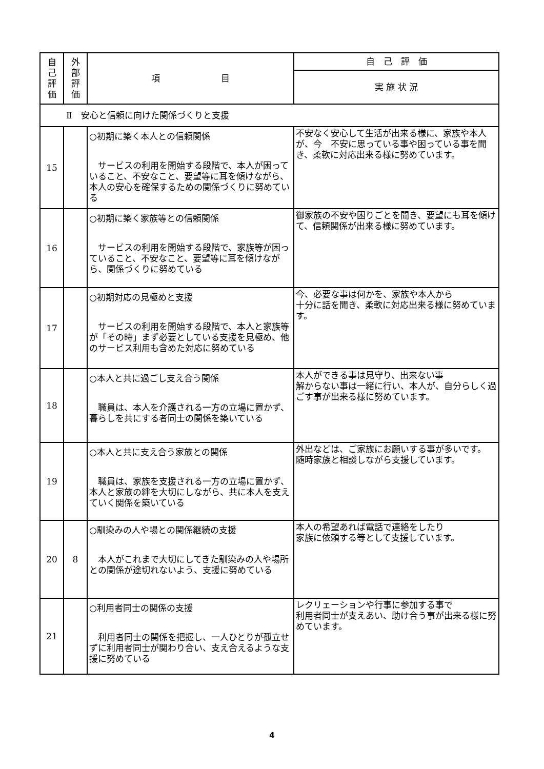| 自 己 評 価 | 外 部 評 価 | 項 目 | 自 己 評 価 |
| --- | --- | --- | --- |
| | | | 実 施 状 況 |
| Ⅱ 安心と信頼に向けた関係づくりと支援 | | | |
| 15 | | ○初期に築く本人との信頼関係 サービスの利用を開始する段階で、本人が困っていること、不安なこと、要望等に耳を傾けながら、本人の安心を確保するための関係づくりに努めている | 不安なく安心して生活が出来る様に、家族や本人が、今 不安に思っている事や困っている事を聞き、柔軟に対応出来る様に努めています。 |
| 16 | | ○初期に築く家族等との信頼関係 サービスの利用を開始する段階で、家族等が困っていること、不安なこと、要望等に耳を傾けながら、関係づくりに努めている | 御家族の不安や困りごとを聞き、要望にも耳を傾けて、信頼関係が出来る様に努めています。 |
| 17 | | ○初期対応の見極めと支援 サービスの利用を開始する段階で、本人と家族等が「その時」まず必要としている支援を見極め、他のサービス利用も含めた対応に努めている | 今、必要な事は何かを、家族や本人から 十分に話を聞き、柔軟に対応出来る様に努めています。 |
| 18 | | ○本人と共に過ごし支え合う関係 職員は、本人を介護される一方の立場に置かず、暮らしを共にする者同士の関係を築いている | 本人ができる事は見守り、出来ない事 解からない事は一緒に行い、本人が、自分らしく過ごす事が出来る様に努めています。 |
| 19 | | ○本人と共に支え合う家族との関係 職員は、家族を支援される一方の立場に置かず、本人と家族の絆を大切にしながら、共に本人を支えていく関係を築いている | 外出などは、ご家族にお願いする事が多いです。 随時家族と相談しながら支援しています。 |
| 20 | 8 | ○馴染みの人や場との関係継続の支援 本人がこれまで大切にしてきた馴染みの人や場所との関係が途切れないよう、支援に努めている | 本人の希望あれば電話で連絡をしたり 家族に依頼する等として支援しています。 |
| 21 | | ○利用者同士の関係の支援 利用者同士の関係を把握し、一人ひとりが孤立せずに利用者同士が関わり合い、支え合えるような支援に努めている | レクリェーションや行事に参加する事で 利用者同士が支えあい、助け合う事が出来る様に努めています。 |
4